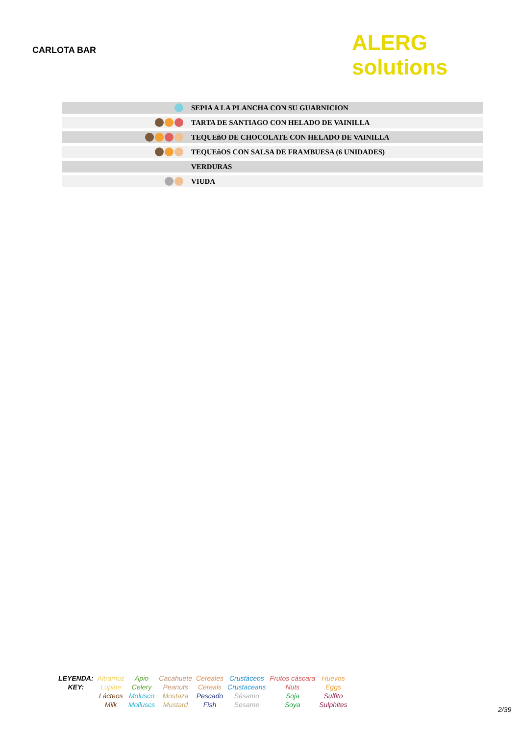CARLOTA BAR
ALERG solutions
| | SEPIA A LA PLANCHA CON SU GUARNICION |
| | TARTA DE SANTIAGO CON HELADO DE VAINILLA |
| | TEQUEñO DE CHOCOLATE CON HELADO DE VAINILLA |
| | TEQUEñOS CON SALSA DE FRAMBUESA (6 UNIDADES) |
| | VERDURAS |
| | VIUDA |
| LEYENDA: | Altramuz | Apio | Cacahuete | Cereales | Crustáceos | Frutos cáscara | Huevos |
| KEY: | Lupine | Celery | Peanuts | Cereals | Crustaceans | Nuts | Eggs |
| | Lácteos | Molusco | Mostaza | Pescado | Sésamo | Soja | Sulfito |
| | Milk | Molluscs | Mustard | Fish | Sesame | Soya | Sulphites |
2/39